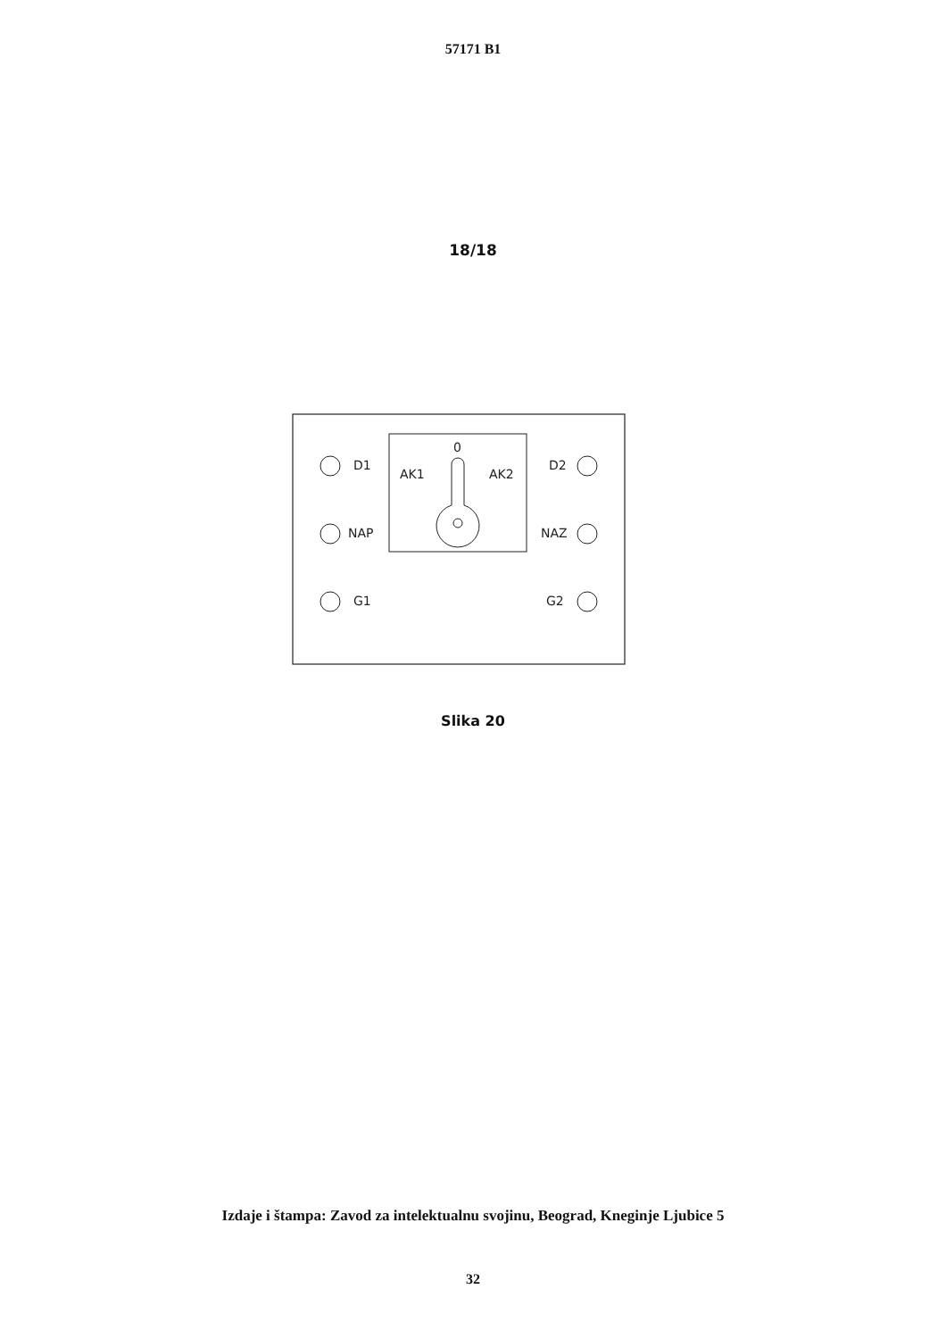57171 B1
18/18
D1
NAP
G1
D2
NAZ
G2
0
AK1
AK2
Slika 20
Izdaje i štampa: Zavod za intelektualnu svojinu, Beograd, Kneginje Ljubice 5
32